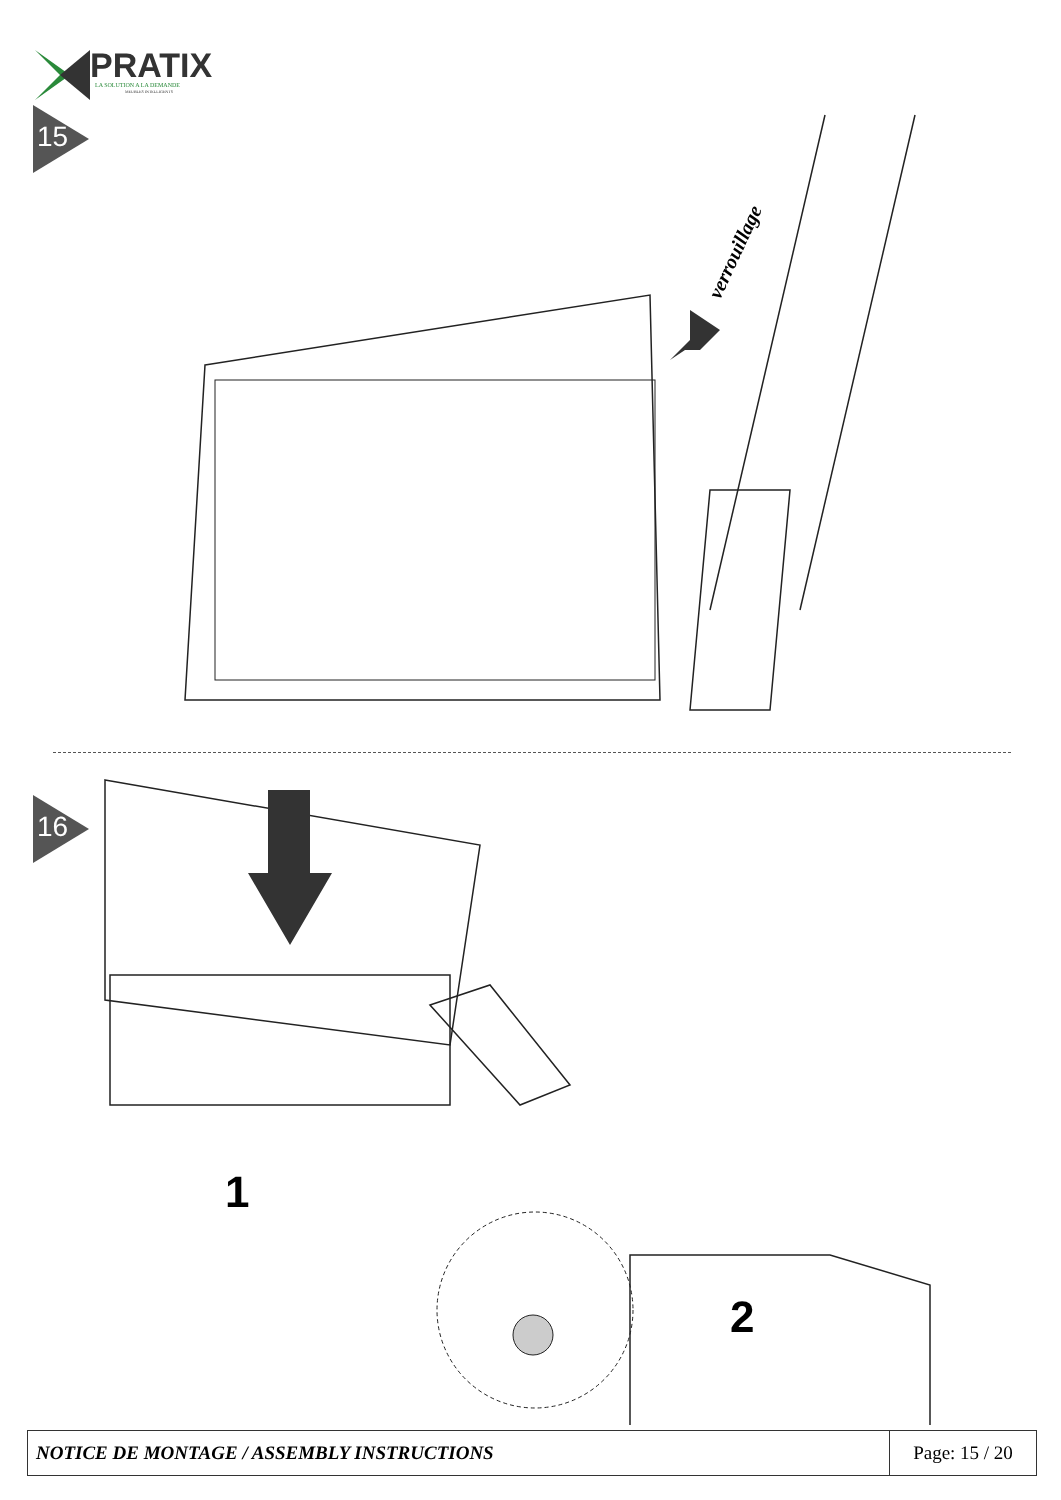PRATIX
LA SOLUTION A LA DEMANDE
MEUBLES INTELLIGENTS
15
verrouillage
16
1
2
| NOTICE DE MONTAGE / ASSEMBLY INSTRUCTIONS | Page: 15 / 20 |